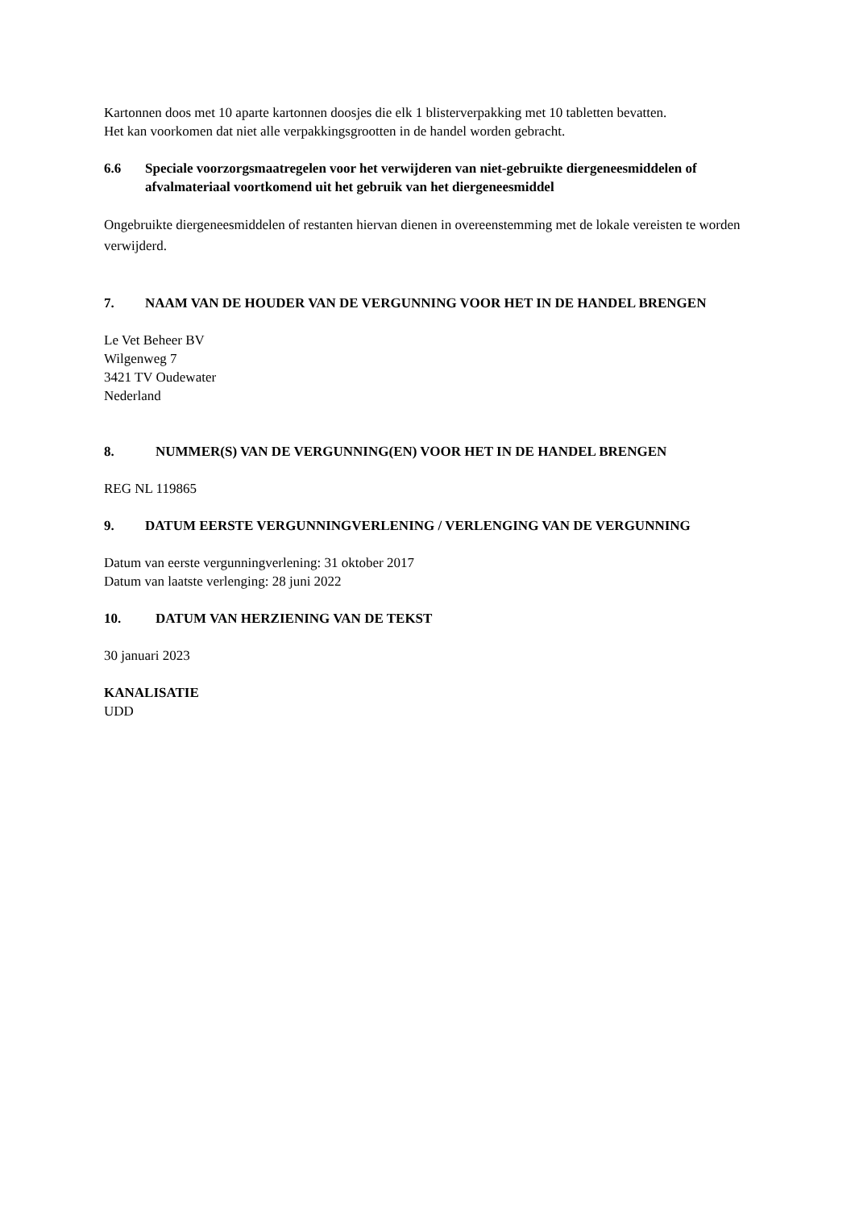Kartonnen doos met 10 aparte kartonnen doosjes die elk 1 blisterverpakking met 10 tabletten bevatten.
Het kan voorkomen dat niet alle verpakkingsgrootten in de handel worden gebracht.
6.6 Speciale voorzorgsmaatregelen voor het verwijderen van niet-gebruikte diergeneesmiddelen of afvalmateriaal voortkomend uit het gebruik van het diergeneesmiddel
Ongebruikte diergeneesmiddelen of restanten hiervan dienen in overeenstemming met de lokale vereisten te worden verwijderd.
7. NAAM VAN DE HOUDER VAN DE VERGUNNING VOOR HET IN DE HANDEL BRENGEN
Le Vet Beheer BV
Wilgenweg 7
3421 TV Oudewater
Nederland
8. NUMMER(S) VAN DE VERGUNNING(EN) VOOR HET IN DE HANDEL BRENGEN
REG NL 119865
9. DATUM EERSTE VERGUNNINGVERLENING / VERLENGING VAN DE VERGUNNING
Datum van eerste vergunningverlening: 31 oktober 2017
Datum van laatste verlenging: 28 juni 2022
10. DATUM VAN HERZIENING VAN DE TEKST
30 januari 2023
KANALISATIE
UDD